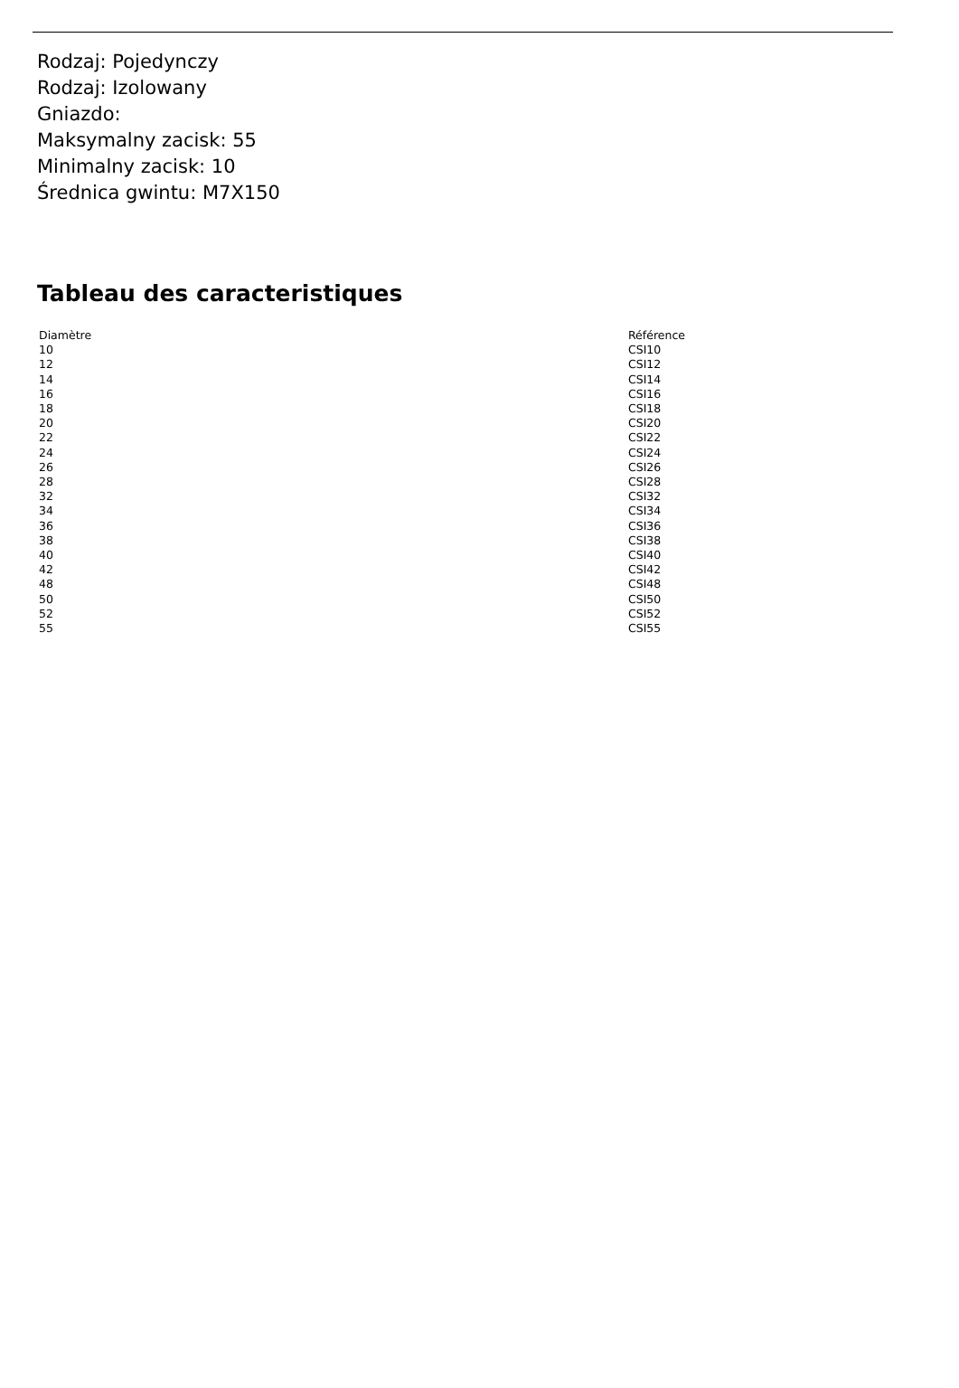Rodzaj: Pojedynczy
Rodzaj: Izolowany
Gniazdo:
Maksymalny zacisk: 55
Minimalny zacisk: 10
Średnica gwintu: M7X150
Tableau des caracteristiques
| Diamètre | Référence |
| --- | --- |
| 10 | CSI10 |
| 12 | CSI12 |
| 14 | CSI14 |
| 16 | CSI16 |
| 18 | CSI18 |
| 20 | CSI20 |
| 22 | CSI22 |
| 24 | CSI24 |
| 26 | CSI26 |
| 28 | CSI28 |
| 32 | CSI32 |
| 34 | CSI34 |
| 36 | CSI36 |
| 38 | CSI38 |
| 40 | CSI40 |
| 42 | CSI42 |
| 48 | CSI48 |
| 50 | CSI50 |
| 52 | CSI52 |
| 55 | CSI55 |